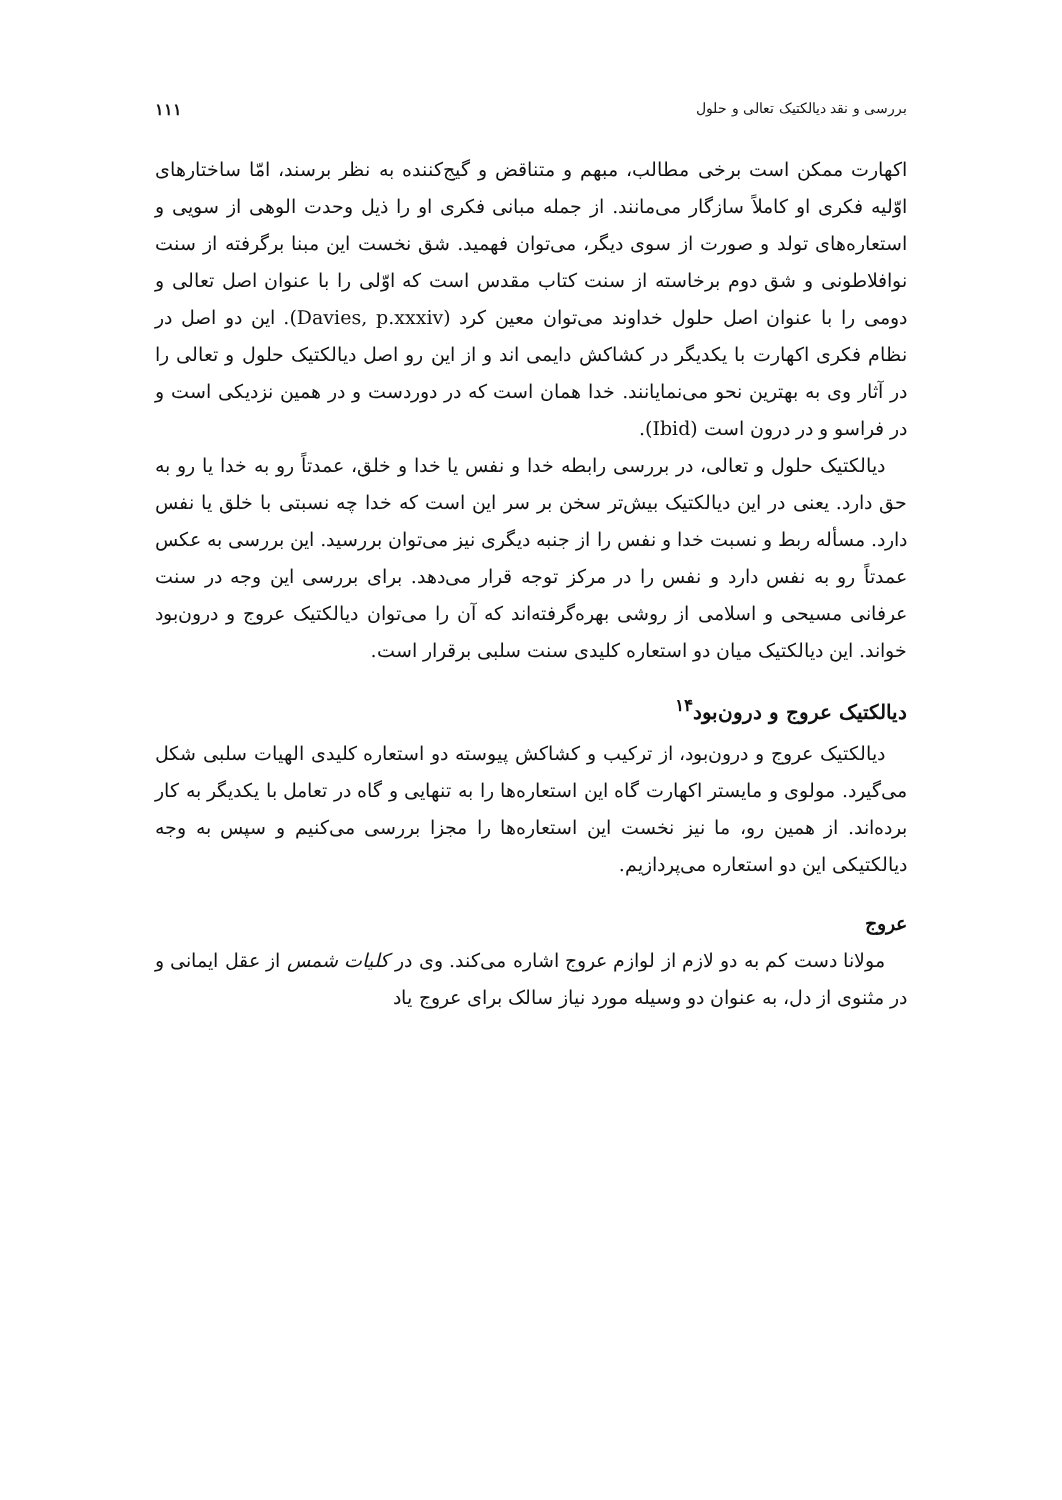بررسی و نقد دیالکتیک تعالی و حلول ۱۱۱
اکهارت ممکن است برخی مطالب، مبهم و متناقض و گیج‌کننده به نظر برسند، امّا ساختارهای اوّلیه فکری او کاملاً سازگار می‌مانند. از جمله مبانی فکری او را ذیل وحدت الوهی از سویی و استعاره‌های تولد و صورت از سوی دیگر، می‌توان فهمید. شق نخست این مبنا برگرفته از سنت نوافلاطونی و شق دوم برخاسته از سنت کتاب مقدس است که اوّلی را با عنوان اصل تعالی و دومی را با عنوان اصل حلول خداوند می‌توان معین کرد (Davies, p.xxxiv). این دو اصل در نظام فکری اکهارت با یکدیگر در کشاکش دایمی اند و از این رو اصل دیالکتیک حلول و تعالی را در آثار وی به بهترین نحو می‌نمایانند. خدا همان است که در دوردست و در همین نزدیکی است و در فراسو و در درون است (Ibid).
دیالکتیک حلول و تعالی، در بررسی رابطه خدا و نفس یا خدا و خلق، عمدتاً رو به خدا یا رو به حق دارد. یعنی در این دیالکتیک بیش‌تر سخن بر سر این است که خدا چه نسبتی با خلق یا نفس دارد. مسأله ربط و نسبت خدا و نفس را از جنبه دیگری نیز می‌توان بررسید. این بررسی به عکس عمدتاً رو به نفس دارد و نفس را در مرکز توجه قرار می‌دهد. برای بررسی این وجه در سنت عرفانی مسیحی و اسلامی از روشی بهره‌گرفته‌اند که آن را می‌توان دیالکتیک عروج و درون‌بود خواند. این دیالکتیک میان دو استعاره کلیدی سنت سلبی برقرار است.
دیالکتیک عروج و درون‌بود<sup>۱۴</sup>
دیالکتیک عروج و درون‌بود، از ترکیب و کشاکش پیوسته دو استعاره کلیدی الهیات سلبی شکل می‌گیرد. مولوی و مایستر اکهارت گاه این استعاره‌ها را به تنهایی و گاه در تعامل با یکدیگر به کار برده‌اند. از همین رو، ما نیز نخست این استعاره‌ها را مجزا بررسی می‌کنیم و سپس به وجه دیالکتیکی این دو استعاره می‌پردازیم.
عروج
مولانا دست کم به دو لازم از لوازم عروج اشاره می‌کند. وی در کلیات شمس از عقل ایمانی و در مثنوی از دل، به عنوان دو وسیله مورد نیاز سالک برای عروج یاد